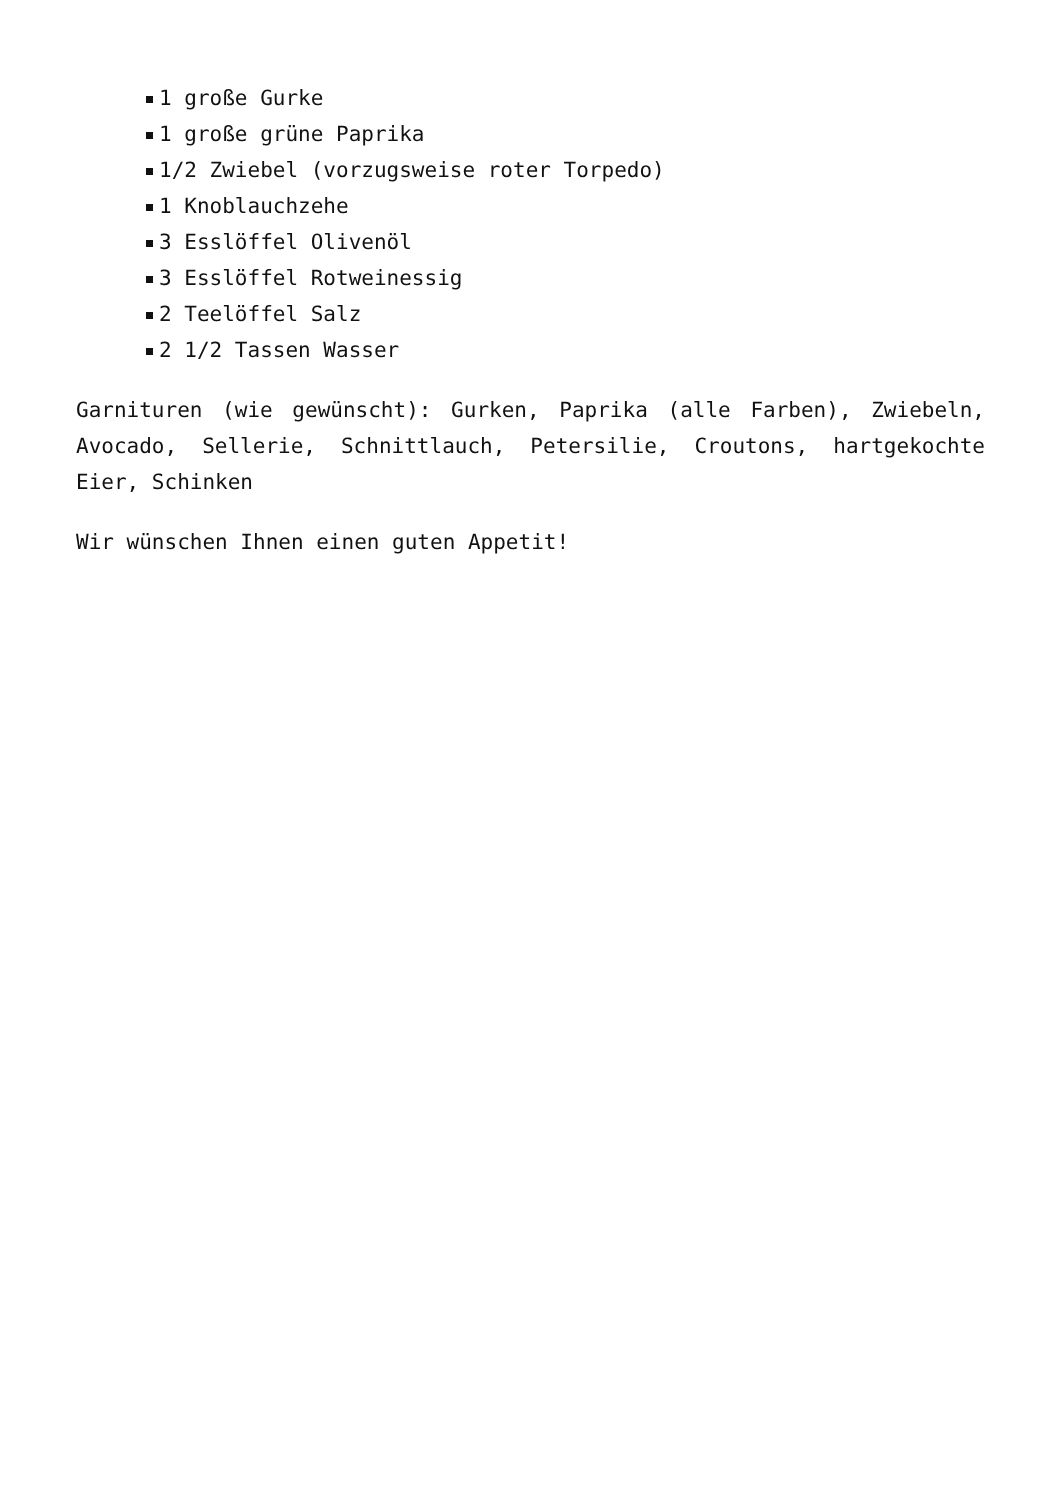1 große Gurke
1 große grüne Paprika
1/2 Zwiebel (vorzugsweise roter Torpedo)
1 Knoblauchzehe
3 Esslöffel Olivenöl
3 Esslöffel Rotweinessig
2 Teelöffel Salz
2 1/2 Tassen Wasser
Garnituren (wie gewünscht): Gurken, Paprika (alle Farben), Zwiebeln, Avocado, Sellerie, Schnittlauch, Petersilie, Croutons, hartgekochte Eier, Schinken
Wir wünschen Ihnen einen guten Appetit!